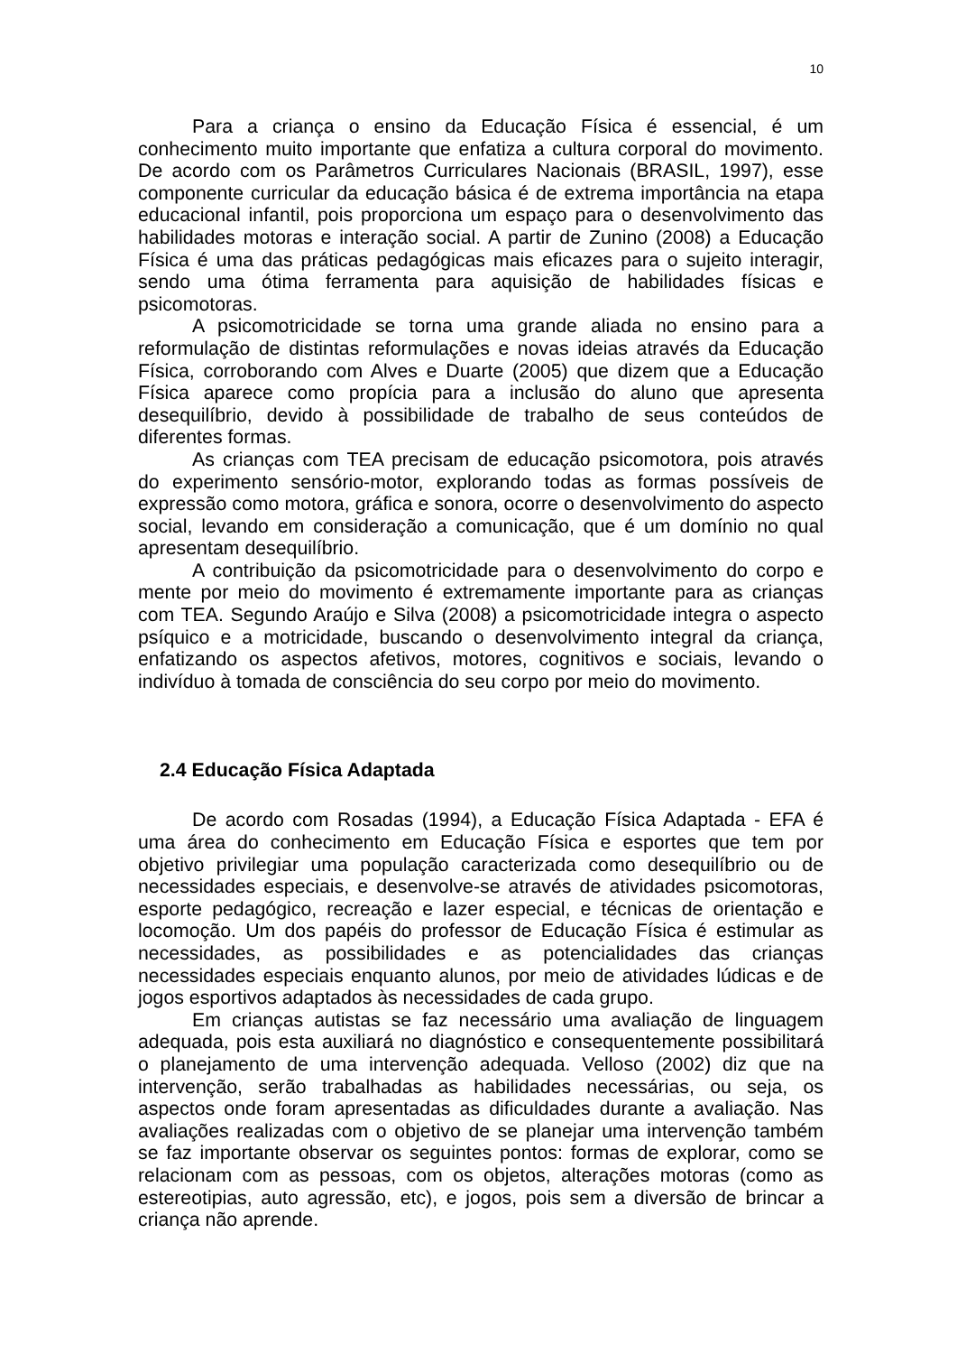10
Para a criança o ensino da Educação Física é essencial, é um conhecimento muito importante que enfatiza a cultura corporal do movimento. De acordo com os Parâmetros Curriculares Nacionais (BRASIL, 1997), esse componente curricular da educação básica é de extrema importância na etapa educacional infantil, pois proporciona um espaço para o desenvolvimento das habilidades motoras e interação social. A partir de Zunino (2008) a Educação Física é uma das práticas pedagógicas mais eficazes para o sujeito interagir, sendo uma ótima ferramenta para aquisição de habilidades físicas e psicomotoras.
A psicomotricidade se torna uma grande aliada no ensino para a reformulação de distintas reformulações e novas ideias através da Educação Física, corroborando com Alves e Duarte (2005) que dizem que a Educação Física aparece como propícia para a inclusão do aluno que apresenta desequilíbrio, devido à possibilidade de trabalho de seus conteúdos de diferentes formas.
As crianças com TEA precisam de educação psicomotora, pois através do experimento sensório-motor, explorando todas as formas possíveis de expressão como motora, gráfica e sonora, ocorre o desenvolvimento do aspecto social, levando em consideração a comunicação, que é um domínio no qual apresentam desequilíbrio.
A contribuição da psicomotricidade para o desenvolvimento do corpo e mente por meio do movimento é extremamente importante para as crianças com TEA. Segundo Araújo e Silva (2008) a psicomotricidade integra o aspecto psíquico e a motricidade, buscando o desenvolvimento integral da criança, enfatizando os aspectos afetivos, motores, cognitivos e sociais, levando o indivíduo à tomada de consciência do seu corpo por meio do movimento.
2.4 Educação Física Adaptada
De acordo com Rosadas (1994), a Educação Física Adaptada - EFA é uma área do conhecimento em Educação Física e esportes que tem por objetivo privilegiar uma população caracterizada como desequilíbrio ou de necessidades especiais, e desenvolve-se através de atividades psicomotoras, esporte pedagógico, recreação e lazer especial, e técnicas de orientação e locomoção. Um dos papéis do professor de Educação Física é estimular as necessidades, as possibilidades e as potencialidades das crianças necessidades especiais enquanto alunos, por meio de atividades lúdicas e de jogos esportivos adaptados às necessidades de cada grupo.
Em crianças autistas se faz necessário uma avaliação de linguagem adequada, pois esta auxiliará no diagnóstico e consequentemente possibilitará o planejamento de uma intervenção adequada. Velloso (2002) diz que na intervenção, serão trabalhadas as habilidades necessárias, ou seja, os aspectos onde foram apresentadas as dificuldades durante a avaliação. Nas avaliações realizadas com o objetivo de se planejar uma intervenção também se faz importante observar os seguintes pontos: formas de explorar, como se relacionam com as pessoas, com os objetos, alterações motoras (como as estereotipias, auto agressão, etc), e jogos, pois sem a diversão de brincar a criança não aprende.